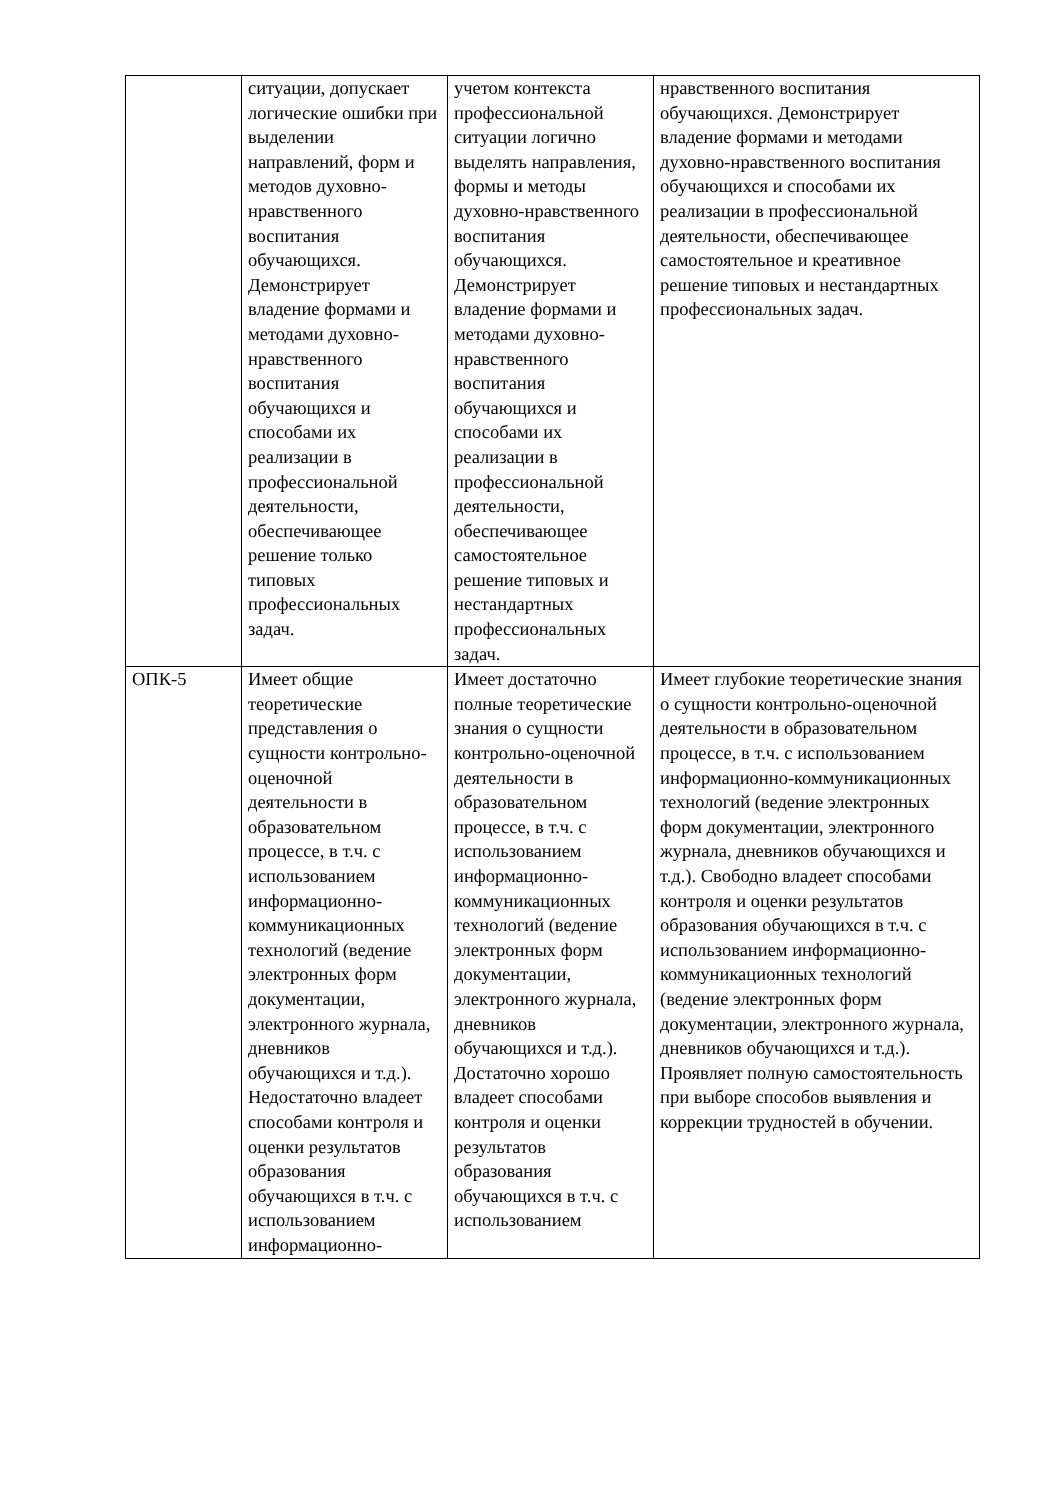| | ситуации, допускает логические ошибки при выделении направлений, форм и методов духовно-нравственного воспитания обучающихся. Демонстрирует владение формами и методами духовно-нравственного воспитания обучающихся и способами их реализации в профессиональной деятельности, обеспечивающее решение только типовых профессиональных задач. | учетом контекста профессиональной ситуации логично выделять направления, формы и методы духовно-нравственного воспитания обучающихся. Демонстрирует владение формами и методами духовно-нравственного воспитания обучающихся и способами их реализации в профессиональной деятельности, обеспечивающее самостоятельное решение типовых и нестандартных профессиональных задач. | нравственного воспитания обучающихся. Демонстрирует владение формами и методами духовно-нравственного воспитания обучающихся и способами их реализации в профессиональной деятельности, обеспечивающее самостоятельное и креативное решение типовых и нестандартных профессиональных задач. |
| ОПК-5 | Имеет общие теоретические представления о сущности контрольно-оценочной деятельности в образовательном процессе, в т.ч. с использованием информационно-коммуникационных технологий (ведение электронных форм документации, электронного журнала, дневников обучающихся и т.д.). Недостаточно владеет способами контроля и оценки результатов образования обучающихся в т.ч. с использованием информационно- | Имеет достаточно полные теоретические знания о сущности контрольно-оценочной деятельности в образовательном процессе, в т.ч. с использованием информационно-коммуникационных технологий (ведение электронных форм документации, электронного журнала, дневников обучающихся и т.д.). Достаточно хорошо владеет способами контроля и оценки результатов образования обучающихся в т.ч. с использованием | Имеет глубокие теоретические знания о сущности контрольно-оценочной деятельности в образовательном процессе, в т.ч. с использованием информационно-коммуникационных технологий (ведение электронных форм документации, электронного журнала, дневников обучающихся и т.д.). Свободно владеет способами контроля и оценки результатов образования обучающихся в т.ч. с использованием информационно-коммуникационных технологий (ведение электронных форм документации, электронного журнала, дневников обучающихся и т.д.). Проявляет полную самостоятельность при выборе способов выявления и коррекции трудностей в обучении. |